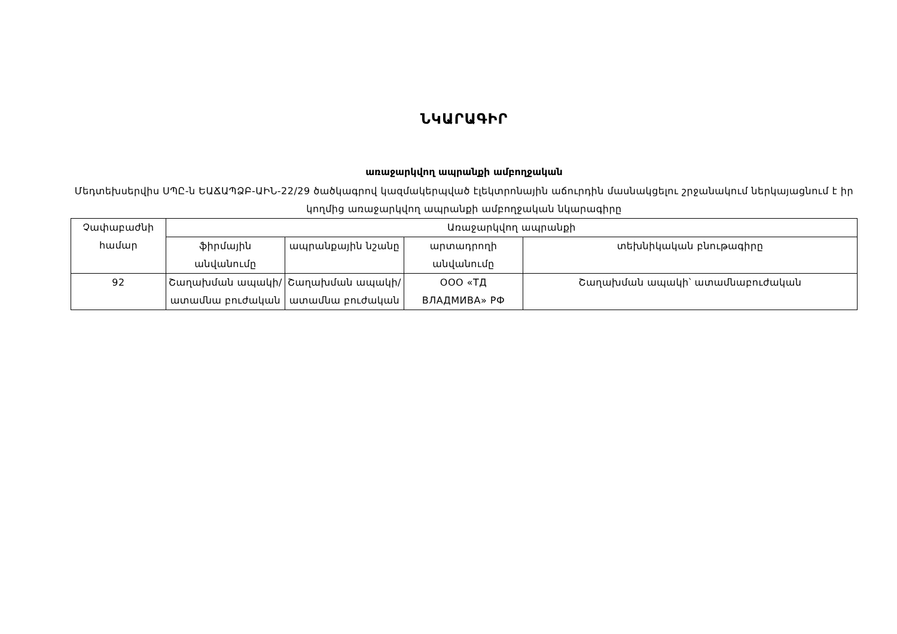ՆԿԱՐԱԳԻՐ
առաջարկվող ապրանքի ամբողջական
Մեդտեխսերվիս ՍՊԸ-ն ԵԱՃԱՊՁԲ-ԱԻՆ-22/29 ծածկագրով կազմակերպված էլեկտրոնային աճուրդին մասնակցելու շրջանակում ներկայացնում է իր կողմից առաջարկվող ապրանքի ամբողջական նկարագիրը
| Չափաբաժնի համար | Առաջարկվող ապրանքի | | | |
| --- | --- | --- | --- | --- |
| | ֆիրմային անվանումը | ապրանքային նշանը | արտադրողի անվանումը | տեխնիկական բնութագիրը |
| 92 | Շաղախման ապակի/ ատամնա բուժական | Շաղախման ապակի/ ատամնա բուժական | ООО «ТД ВЛАДМИВА» РФ | Շաղախման ապակի՝ ատամնաբուժական |